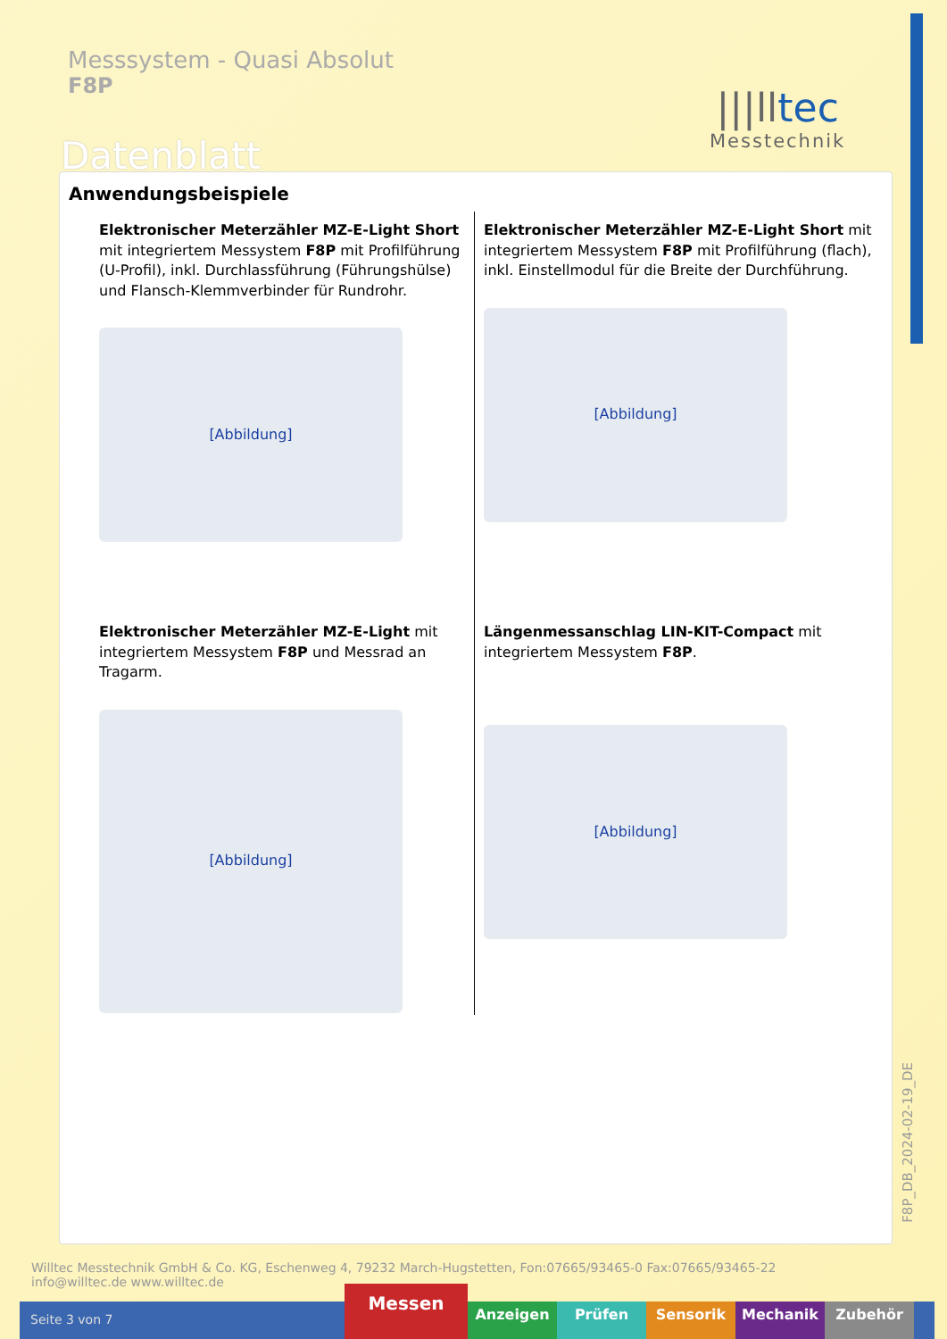Messsystem - Quasi Absolut
F8P
Datenblatt
|||lltec
Messtechnik
F8P_DB_2024-02-19_DE
Anwendungsbeispiele
Elektronischer Meterzähler MZ-E-Light Short mit integriertem Messystem F8P mit Profilführung (U-Profil), inkl. Durchlassführung (Führungshülse) und Flansch-Klemmverbinder für Rundrohr.
[Abbildung]
Elektronischer Meterzähler MZ-E-Light Short mit integriertem Messystem F8P mit Profilführung (flach), inkl. Einstellmodul für die Breite der Durchführung.
[Abbildung]
Elektronischer Meterzähler MZ-E-Light mit integriertem Messystem F8P und Messrad an Tragarm.
[Abbildung]
Längenmessanschlag LIN-KIT-Compact mit integriertem Messystem F8P.
[Abbildung]
Willtec Messtechnik GmbH & Co. KG, Eschenweg 4, 79232 March-Hugstetten, Fon:07665/93465-0 Fax:07665/93465-22
info@willtec.de www.willtec.de
Seite 3 von 7
Messen
Anzeigen Prüfen Sensorik Mechanik Zubehör